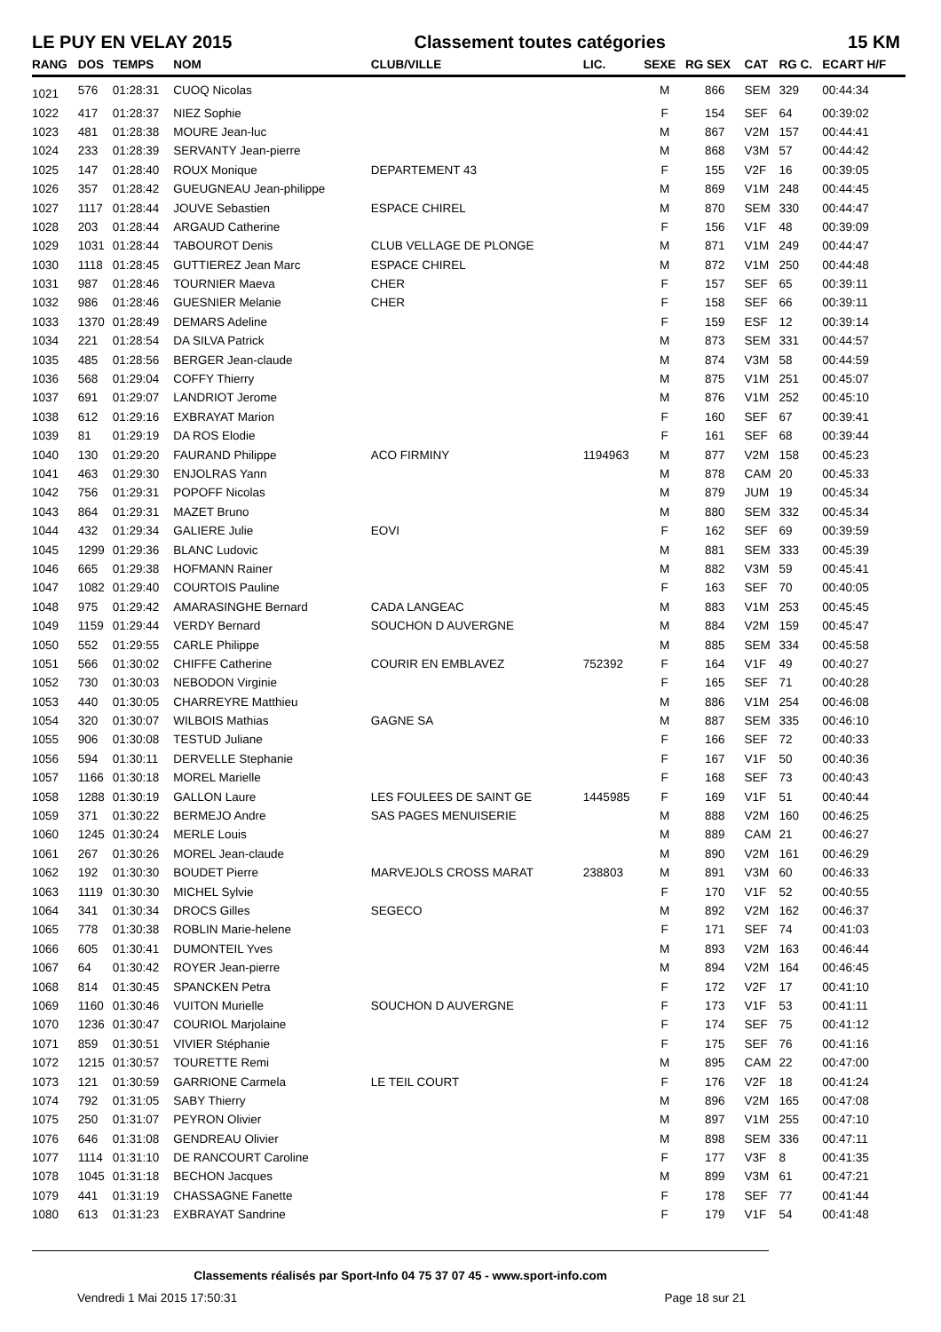LE PUY EN VELAY 2015 Classement toutes catégories 15 KM
| RANG | DOS | TEMPS | NOM | CLUB/VILLE | LIC. | SEXE | RG SEX | CAT | RG C. | ECART H/F |
| --- | --- | --- | --- | --- | --- | --- | --- | --- | --- | --- |
| 1021 | 576 | 01:28:31 | CUOQ Nicolas | | | M | 866 | SEM | 329 | 00:44:34 |
| 1022 | 417 | 01:28:37 | NIEZ Sophie | | | F | 154 | SEF | 64 | 00:39:02 |
| 1023 | 481 | 01:28:38 | MOURE Jean-luc | | | M | 867 | V2M | 157 | 00:44:41 |
| 1024 | 233 | 01:28:39 | SERVANTY Jean-pierre | | | M | 868 | V3M | 57 | 00:44:42 |
| 1025 | 147 | 01:28:40 | ROUX Monique | DEPARTEMENT 43 | | F | 155 | V2F | 16 | 00:39:05 |
| 1026 | 357 | 01:28:42 | GUEUGNEAU Jean-philippe | | | M | 869 | V1M | 248 | 00:44:45 |
| 1027 | 1117 | 01:28:44 | JOUVE Sebastien | ESPACE CHIREL | | M | 870 | SEM | 330 | 00:44:47 |
| 1028 | 203 | 01:28:44 | ARGAUD Catherine | | | F | 156 | V1F | 48 | 00:39:09 |
| 1029 | 1031 | 01:28:44 | TABOUROT Denis | CLUB VELLAGE DE PLONGE | | M | 871 | V1M | 249 | 00:44:47 |
| 1030 | 1118 | 01:28:45 | GUTTIEREZ Jean Marc | ESPACE CHIREL | | M | 872 | V1M | 250 | 00:44:48 |
| 1031 | 987 | 01:28:46 | TOURNIER Maeva | CHER | | F | 157 | SEF | 65 | 00:39:11 |
| 1032 | 986 | 01:28:46 | GUESNIER Melanie | CHER | | F | 158 | SEF | 66 | 00:39:11 |
| 1033 | 1370 | 01:28:49 | DEMARS Adeline | | | F | 159 | ESF | 12 | 00:39:14 |
| 1034 | 221 | 01:28:54 | DA SILVA Patrick | | | M | 873 | SEM | 331 | 00:44:57 |
| 1035 | 485 | 01:28:56 | BERGER Jean-claude | | | M | 874 | V3M | 58 | 00:44:59 |
| 1036 | 568 | 01:29:04 | COFFY Thierry | | | M | 875 | V1M | 251 | 00:45:07 |
| 1037 | 691 | 01:29:07 | LANDRIOT Jerome | | | M | 876 | V1M | 252 | 00:45:10 |
| 1038 | 612 | 01:29:16 | EXBRAYAT Marion | | | F | 160 | SEF | 67 | 00:39:41 |
| 1039 | 81 | 01:29:19 | DA ROS Elodie | | | F | 161 | SEF | 68 | 00:39:44 |
| 1040 | 130 | 01:29:20 | FAURAND Philippe | ACO FIRMINY | 1194963 | M | 877 | V2M | 158 | 00:45:23 |
| 1041 | 463 | 01:29:30 | ENJOLRAS Yann | | | M | 878 | CAM | 20 | 00:45:33 |
| 1042 | 756 | 01:29:31 | POPOFF Nicolas | | | M | 879 | JUM | 19 | 00:45:34 |
| 1043 | 864 | 01:29:31 | MAZET Bruno | | | M | 880 | SEM | 332 | 00:45:34 |
| 1044 | 432 | 01:29:34 | GALIERE Julie | EOVI | | F | 162 | SEF | 69 | 00:39:59 |
| 1045 | 1299 | 01:29:36 | BLANC Ludovic | | | M | 881 | SEM | 333 | 00:45:39 |
| 1046 | 665 | 01:29:38 | HOFMANN Rainer | | | M | 882 | V3M | 59 | 00:45:41 |
| 1047 | 1082 | 01:29:40 | COURTOIS Pauline | | | F | 163 | SEF | 70 | 00:40:05 |
| 1048 | 975 | 01:29:42 | AMARASINGHE Bernard | CADA LANGEAC | | M | 883 | V1M | 253 | 00:45:45 |
| 1049 | 1159 | 01:29:44 | VERDY Bernard | SOUCHON D AUVERGNE | | M | 884 | V2M | 159 | 00:45:47 |
| 1050 | 552 | 01:29:55 | CARLE Philippe | | | M | 885 | SEM | 334 | 00:45:58 |
| 1051 | 566 | 01:30:02 | CHIFFE Catherine | COURIR EN EMBLAVEZ | 752392 | F | 164 | V1F | 49 | 00:40:27 |
| 1052 | 730 | 01:30:03 | NEBODON Virginie | | | F | 165 | SEF | 71 | 00:40:28 |
| 1053 | 440 | 01:30:05 | CHARREYRE Matthieu | | | M | 886 | V1M | 254 | 00:46:08 |
| 1054 | 320 | 01:30:07 | WILBOIS Mathias | GAGNE SA | | M | 887 | SEM | 335 | 00:46:10 |
| 1055 | 906 | 01:30:08 | TESTUD Juliane | | | F | 166 | SEF | 72 | 00:40:33 |
| 1056 | 594 | 01:30:11 | DERVELLE Stephanie | | | F | 167 | V1F | 50 | 00:40:36 |
| 1057 | 1166 | 01:30:18 | MOREL Marielle | | | F | 168 | SEF | 73 | 00:40:43 |
| 1058 | 1288 | 01:30:19 | GALLON Laure | LES FOULEES DE SAINT GE | 1445985 | F | 169 | V1F | 51 | 00:40:44 |
| 1059 | 371 | 01:30:22 | BERMEJO Andre | SAS PAGES MENUISERIE | | M | 888 | V2M | 160 | 00:46:25 |
| 1060 | 1245 | 01:30:24 | MERLE Louis | | | M | 889 | CAM | 21 | 00:46:27 |
| 1061 | 267 | 01:30:26 | MOREL Jean-claude | | | M | 890 | V2M | 161 | 00:46:29 |
| 1062 | 192 | 01:30:30 | BOUDET Pierre | MARVEJOLS CROSS MARAT | 238803 | M | 891 | V3M | 60 | 00:46:33 |
| 1063 | 1119 | 01:30:30 | MICHEL Sylvie | | | F | 170 | V1F | 52 | 00:40:55 |
| 1064 | 341 | 01:30:34 | DROCS Gilles | SEGECO | | M | 892 | V2M | 162 | 00:46:37 |
| 1065 | 778 | 01:30:38 | ROBLIN Marie-helene | | | F | 171 | SEF | 74 | 00:41:03 |
| 1066 | 605 | 01:30:41 | DUMONTEIL Yves | | | M | 893 | V2M | 163 | 00:46:44 |
| 1067 | 64 | 01:30:42 | ROYER Jean-pierre | | | M | 894 | V2M | 164 | 00:46:45 |
| 1068 | 814 | 01:30:45 | SPANCKEN Petra | | | F | 172 | V2F | 17 | 00:41:10 |
| 1069 | 1160 | 01:30:46 | VUITON Murielle | SOUCHON D AUVERGNE | | F | 173 | V1F | 53 | 00:41:11 |
| 1070 | 1236 | 01:30:47 | COURIOL Marjolaine | | | F | 174 | SEF | 75 | 00:41:12 |
| 1071 | 859 | 01:30:51 | VIVIER Stéphanie | | | F | 175 | SEF | 76 | 00:41:16 |
| 1072 | 1215 | 01:30:57 | TOURETTE Remi | | | M | 895 | CAM | 22 | 00:47:00 |
| 1073 | 121 | 01:30:59 | GARRIONE Carmela | LE TEIL COURT | | F | 176 | V2F | 18 | 00:41:24 |
| 1074 | 792 | 01:31:05 | SABY Thierry | | | M | 896 | V2M | 165 | 00:47:08 |
| 1075 | 250 | 01:31:07 | PEYRON Olivier | | | M | 897 | V1M | 255 | 00:47:10 |
| 1076 | 646 | 01:31:08 | GENDREAU Olivier | | | M | 898 | SEM | 336 | 00:47:11 |
| 1077 | 1114 | 01:31:10 | DE RANCOURT Caroline | | | F | 177 | V3F | 8 | 00:41:35 |
| 1078 | 1045 | 01:31:18 | BECHON Jacques | | | M | 899 | V3M | 61 | 00:47:21 |
| 1079 | 441 | 01:31:19 | CHASSAGNE Fanette | | | F | 178 | SEF | 77 | 00:41:44 |
| 1080 | 613 | 01:31:23 | EXBRAYAT Sandrine | | | F | 179 | V1F | 54 | 00:41:48 |
Classements réalisés par Sport-Info 04 75 37 07 45 - www.sport-info.com
Vendredi 1 Mai 2015 17:50:31 Page 18 sur 21